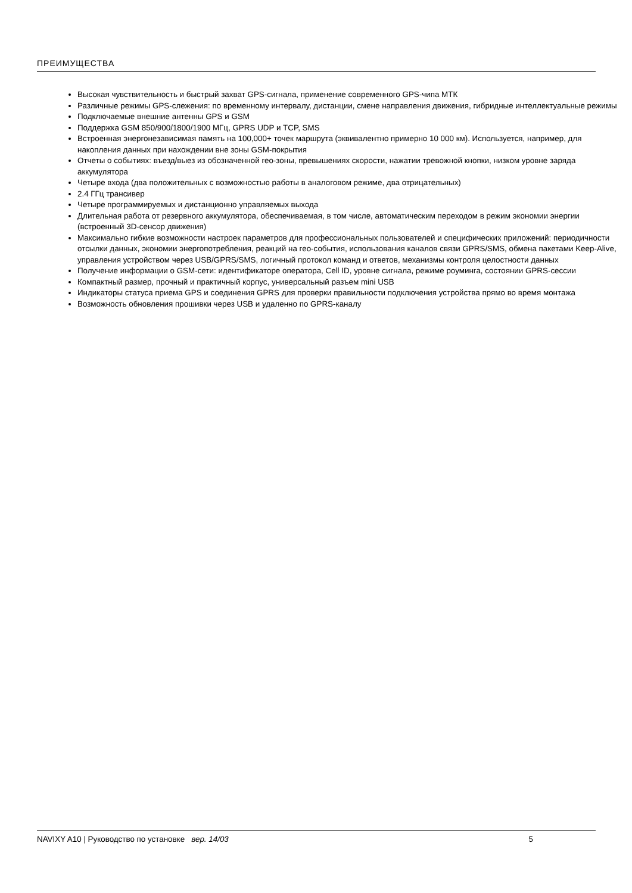ПРЕИМУЩЕСТВА
Высокая чувствительность и быстрый захват GPS-сигнала, применение современного GPS-чипа МТК
Различные режимы GPS-слежения: по временному интервалу, дистанции, смене направления движения, гибридные интеллектуальные режимы
Подключаемые внешние антенны GPS и GSM
Поддержка GSM 850/900/1800/1900 МГц, GPRS UDP и TCP, SMS
Встроенная энергонезависимая память на 100,000+ точек маршрута (эквивалентно примерно 10 000 км). Используется, например, для накопления данных при нахождении вне зоны GSM-покрытия
Отчеты о событиях: въезд/выез из обозначенной гео-зоны, превышениях скорости, нажатии тревожной кнопки, низком уровне заряда аккумулятора
Четыре входа (два положительных с возможностью работы в аналоговом режиме, два отрицательных)
2.4 ГГц трансивер
Четыре программируемых и дистанционно управляемых выхода
Длительная работа от резервного аккумулятора, обеспечиваемая, в том числе, автоматическим переходом в режим экономии энергии (встроенный 3D-сенсор движения)
Максимально гибкие возможности настроек параметров для профессиональных пользователей и специфических приложений: периодичности отсылки данных, экономии энергопотребления, реакций на гео-события, использования каналов связи GPRS/SMS, обмена пакетами Keep-Alive, управления устройством через USB/GPRS/SMS, логичный протокол команд и ответов, механизмы контроля целостности данных
Получение информации о GSM-сети: идентификаторе оператора, Cell ID, уровне сигнала, режиме роуминга, состоянии GPRS-сессии
Компактный размер, прочный и практичный корпус, универсальный разъем mini USB
Индикаторы статуса приема GPS и соединения GPRS для проверки правильности подключения устройства прямо во время монтажа
Возможность обновления прошивки через USB и удаленно по GPRS-каналу
NAVIXY A10 | Руководство по установке вер. 14/03 5